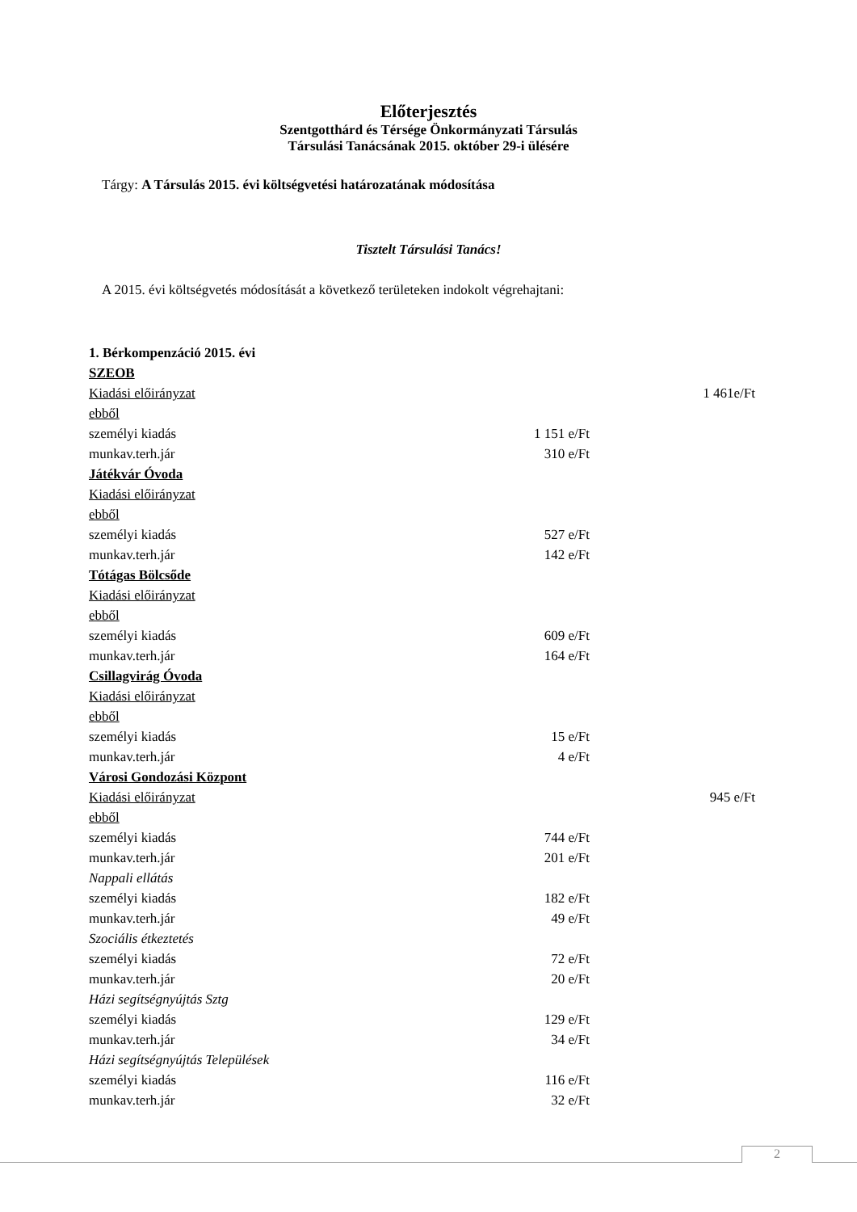Előterjesztés
Szentgotthárd és Térsége Önkormányzati Társulás
Társulási Tanácsának 2015. október 29-i ülésére
Tárgy: A Társulás 2015. évi költségvetési határozatának módosítása
Tisztelt Társulási Tanács!
A 2015. évi költségvetés módosítását a következő területeken indokolt végrehajtani:
| 1. Bérkompenzáció 2015. évi | | |
| SZEOB | | |
| Kiadási előirányzat | | 1 461e/Ft |
| ebből | | |
| személyi kiadás | 1 151 e/Ft | |
| munkav.terh.jár | 310 e/Ft | |
| Játékvár Óvoda | | |
| Kiadási előirányzat | | |
| ebből | | |
| személyi kiadás | 527 e/Ft | |
| munkav.terh.jár | 142 e/Ft | |
| Tótágas Bölcsőde | | |
| Kiadási előirányzat | | |
| ebből | | |
| személyi kiadás | 609 e/Ft | |
| munkav.terh.jár | 164 e/Ft | |
| Csillagvirág Óvoda | | |
| Kiadási előirányzat | | |
| ebből | | |
| személyi kiadás | 15 e/Ft | |
| munkav.terh.jár | 4 e/Ft | |
| Városi Gondozási Központ | | |
| Kiadási előirányzat | | 945 e/Ft |
| ebből | | |
| személyi kiadás | 744 e/Ft | |
| munkav.terh.jár | 201 e/Ft | |
| Nappali ellátás | | |
| személyi kiadás | 182 e/Ft | |
| munkav.terh.jár | 49 e/Ft | |
| Szociális étkeztetés | | |
| személyi kiadás | 72 e/Ft | |
| munkav.terh.jár | 20 e/Ft | |
| Házi segítségnyújtás Sztg | | |
| személyi kiadás | 129 e/Ft | |
| munkav.terh.jár | 34 e/Ft | |
| Házi segítségnyújtás Települések | | |
| személyi kiadás | 116 e/Ft | |
| munkav.terh.jár | 32 e/Ft | |
2